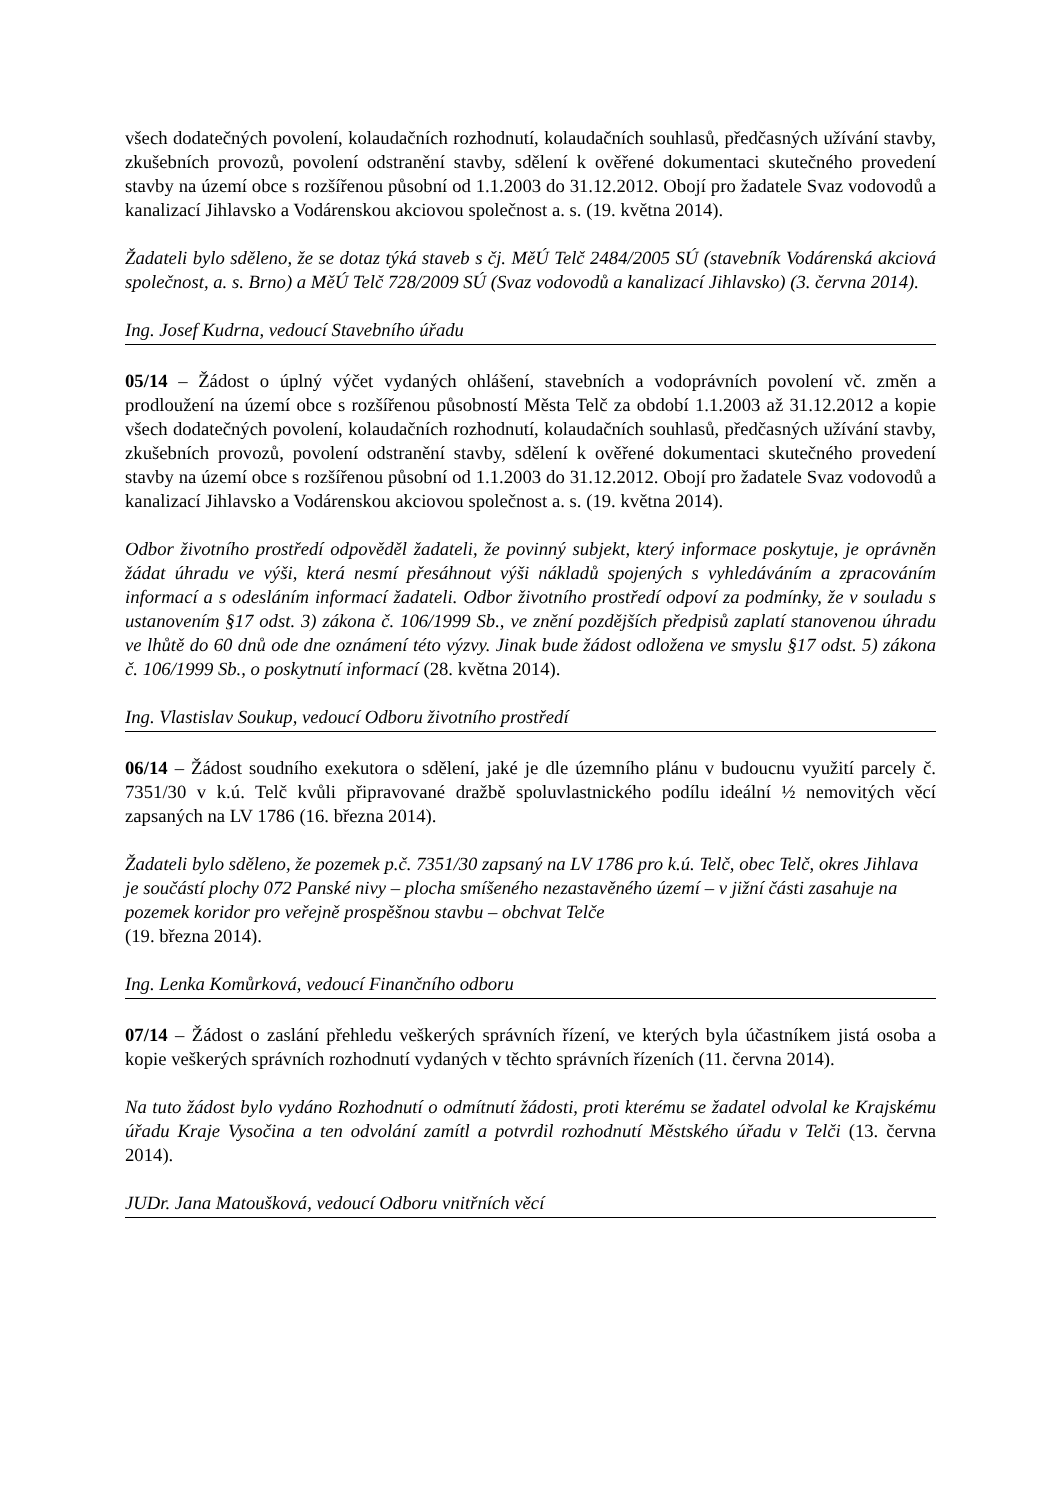všech dodatečných povolení, kolaudačních rozhodnutí, kolaudačních souhlasů, předčasných užívání stavby, zkušebních provozů, povolení odstranění stavby, sdělení k ověřené dokumentaci skutečného provedení stavby na území obce s rozšířenou působní od 1.1.2003 do 31.12.2012. Obojí pro žadatele Svaz vodovodů a kanalizací Jihlavsko a Vodárenskou akciovou společnost a. s. (19. května 2014).
Žadateli bylo sděleno, že se dotaz týká staveb s čj. MěÚ Telč 2484/2005 SÚ (stavebník Vodárenská akciová společnost, a. s. Brno) a MěÚ Telč 728/2009 SÚ (Svaz vodovodů a kanalizací Jihlavsko) (3. června 2014).
Ing. Josef Kudrna, vedoucí Stavebního úřadu
05/14 – Žádost o úplný výčet vydaných ohlášení, stavebních a vodoprávních povolení vč. změn a prodloužení na území obce s rozšířenou působností Města Telč za období 1.1.2003 až 31.12.2012 a kopie všech dodatečných povolení, kolaudačních rozhodnutí, kolaudačních souhlasů, předčasných užívání stavby, zkušebních provozů, povolení odstranění stavby, sdělení k ověřené dokumentaci skutečného provedení stavby na území obce s rozšířenou působní od 1.1.2003 do 31.12.2012. Obojí pro žadatele Svaz vodovodů a kanalizací Jihlavsko a Vodárenskou akciovou společnost a. s. (19. května 2014).
Odbor životního prostředí odpověděl žadateli, že povinný subjekt, který informace poskytuje, je oprávněn žádat úhradu ve výši, která nesmí přesáhnout výši nákladů spojených s vyhledáváním a zpracováním informací a s odesláním informací žadateli. Odbor životního prostředí odpoví za podmínky, že v souladu s ustanovením §17 odst. 3) zákona č. 106/1999 Sb., ve znění pozdějších předpisů zaplatí stanovenou úhradu ve lhůtě do 60 dnů ode dne oznámení této výzvy. Jinak bude žádost odložena ve smyslu §17 odst. 5) zákona č. 106/1999 Sb., o poskytnutí informací (28. května 2014).
Ing. Vlastislav Soukup, vedoucí Odboru životního prostředí
06/14 – Žádost soudního exekutora o sdělení, jaké je dle územního plánu v budoucnu využití parcely č. 7351/30 v k.ú. Telč kvůli připravované dražbě spoluvlastnického podílu ideální ½ nemovitých věcí zapsaných na LV 1786 (16. března 2014).
Žadateli bylo sděleno, že pozemek p.č. 7351/30 zapsaný na LV 1786 pro k.ú. Telč, obec Telč, okres Jihlava je součástí plochy 072 Panské nivy – plocha smíšeného nezastavěného území – v jižní části zasahuje na pozemek koridor pro veřejně prospěšnou stavbu – obchvat Telče
(19. března 2014).
Ing. Lenka Komůrková, vedoucí Finančního odboru
07/14 – Žádost o zaslání přehledu veškerých správních řízení, ve kterých byla účastníkem jistá osoba a kopie veškerých správních rozhodnutí vydaných v těchto správních řízeních (11. června 2014).
Na tuto žádost bylo vydáno Rozhodnutí o odmítnutí žádosti, proti kterému se žadatel odvolal ke Krajskému úřadu Kraje Vysočina a ten odvolání zamítl a potvrdil rozhodnutí Městského úřadu v Telči (13. června 2014).
JUDr. Jana Matoušková, vedoucí Odboru vnitřních věcí